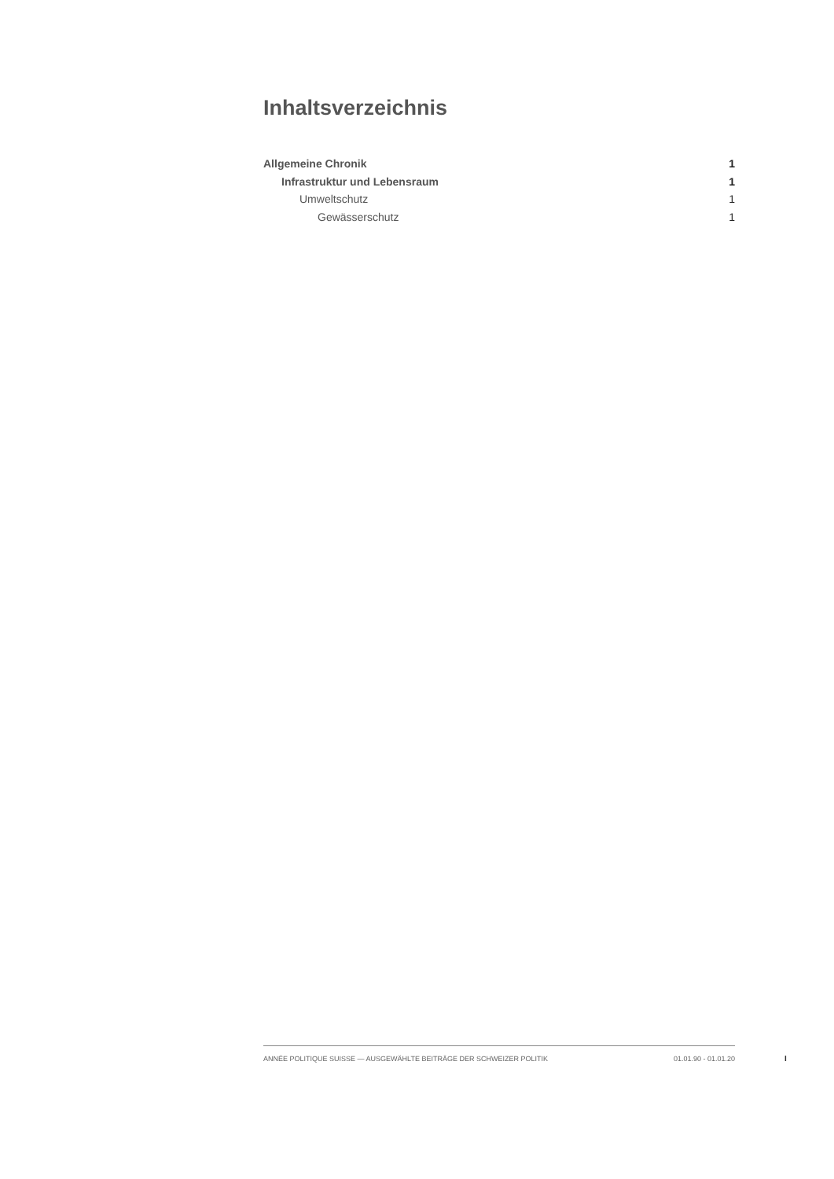Inhaltsverzeichnis
Allgemeine Chronik 1
Infrastruktur und Lebensraum 1
Umweltschutz 1
Gewässerschutz 1
ANNÉE POLITIQUE SUISSE — AUSGEWÄHLTE BEITRÄGE DER SCHWEIZER POLITIK 01.01.90 - 01.01.20
I